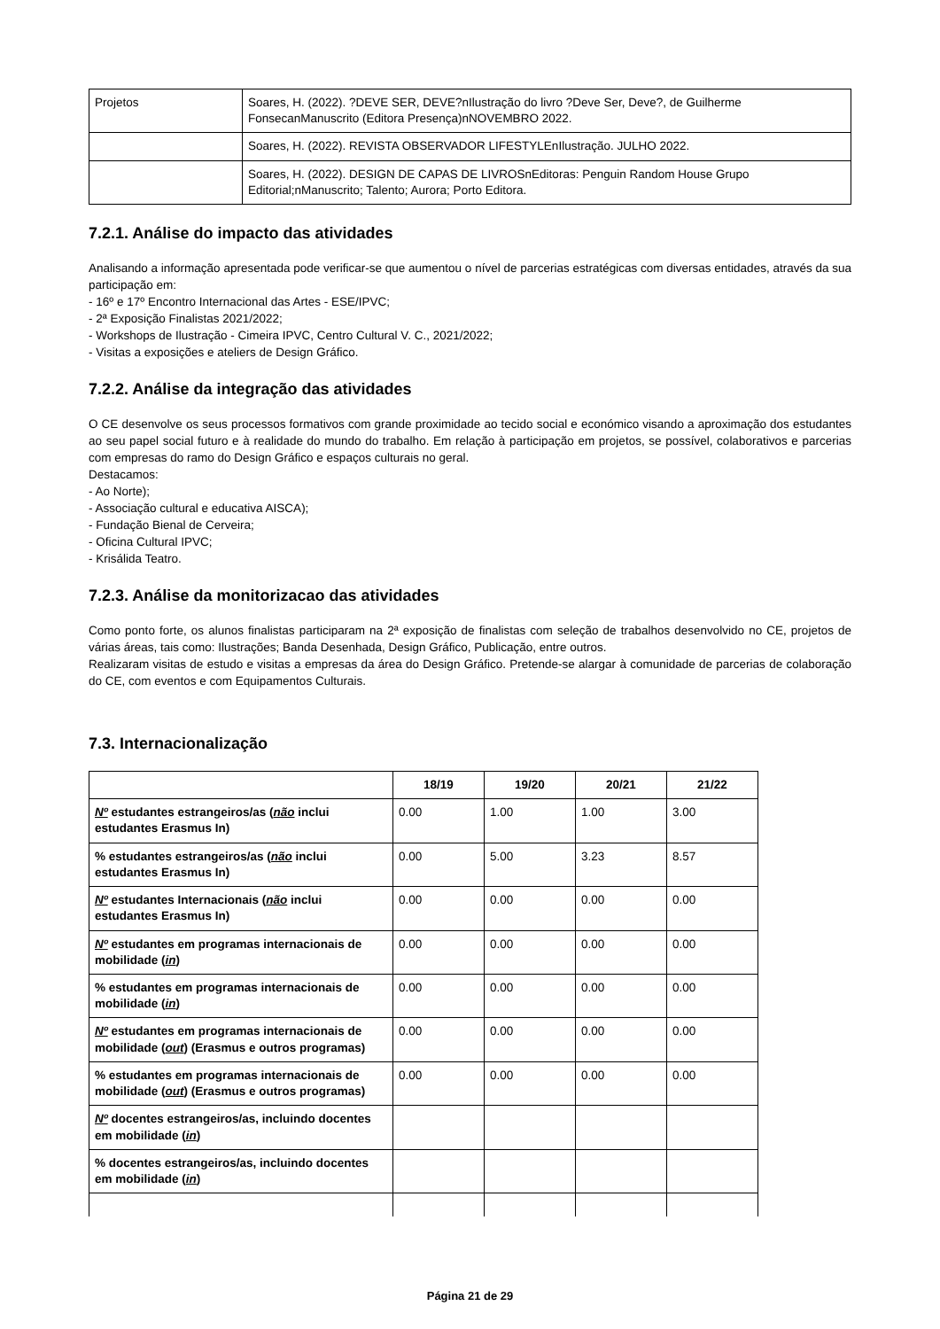| Projetos | Soares, H. (2022). ?DEVE SER, DEVE?nIlustração do livro ?Deve Ser, Deve?, de Guilherme FonsecanManuscrito (Editora Presença)nNOVEMBRO 2022. |
| | Soares, H. (2022). REVISTA OBSERVADOR LIFESTYLEnIlustração. JULHO 2022. |
| | Soares, H. (2022). DESIGN DE CAPAS DE LIVROSnEditoras: Penguin Random House Grupo Editorial;nManuscrito; Talento; Aurora; Porto Editora. |
7.2.1. Análise do impacto das atividades
Analisando a informação apresentada pode verificar-se que aumentou o nível de parcerias estratégicas com diversas entidades, através da sua participação em:
- 16º e 17º Encontro Internacional das Artes - ESE/IPVC;
- 2ª Exposição Finalistas 2021/2022;
- Workshops de Ilustração - Cimeira IPVC, Centro Cultural V. C., 2021/2022;
- Visitas a exposições e ateliers de Design Gráfico.
7.2.2. Análise da integração das atividades
O CE desenvolve os seus processos formativos com grande proximidade ao tecido social e económico visando a aproximação dos estudantes ao seu papel social futuro e à realidade do mundo do trabalho. Em relação à participação em projetos, se possível, colaborativos e parcerias com empresas do ramo do Design Gráfico e espaços culturais no geral.
Destacamos:
- Ao Norte);
- Associação cultural e educativa AISCA);
- Fundação Bienal de Cerveira;
- Oficina Cultural IPVC;
- Krisálida Teatro.
7.2.3. Análise da monitorizacao das atividades
Como ponto forte, os alunos finalistas participaram na 2ª exposição de finalistas com seleção de trabalhos desenvolvido no CE, projetos de várias áreas, tais como: Ilustrações; Banda Desenhada, Design Gráfico, Publicação, entre outros.
Realizaram visitas de estudo e visitas a empresas da área do Design Gráfico. Pretende-se alargar à comunidade de parcerias de colaboração do CE, com eventos e com Equipamentos Culturais.
7.3. Internacionalização
| | 18/19 | 19/20 | 20/21 | 21/22 |
| --- | --- | --- | --- | --- |
| Nº estudantes estrangeiros/as ( não inclui estudantes Erasmus In) | 0.00 | 1.00 | 1.00 | 3.00 |
| % estudantes estrangeiros/as ( não inclui estudantes Erasmus In) | 0.00 | 5.00 | 3.23 | 8.57 |
| Nº estudantes Internacionais ( não inclui estudantes Erasmus In) | 0.00 | 0.00 | 0.00 | 0.00 |
| Nº estudantes em programas internacionais de mobilidade ( in ) | 0.00 | 0.00 | 0.00 | 0.00 |
| % estudantes em programas internacionais de mobilidade ( in ) | 0.00 | 0.00 | 0.00 | 0.00 |
| Nº estudantes em programas internacionais de mobilidade ( out ) (Erasmus e outros programas) | 0.00 | 0.00 | 0.00 | 0.00 |
| % estudantes em programas internacionais de mobilidade ( out ) (Erasmus e outros programas) | 0.00 | 0.00 | 0.00 | 0.00 |
| Nº docentes estrangeiros/as, incluindo docentes em mobilidade ( in ) | | | | |
| % docentes estrangeiros/as, incluindo docentes em mobilidade ( in ) | | | | |
Página 21 de 29